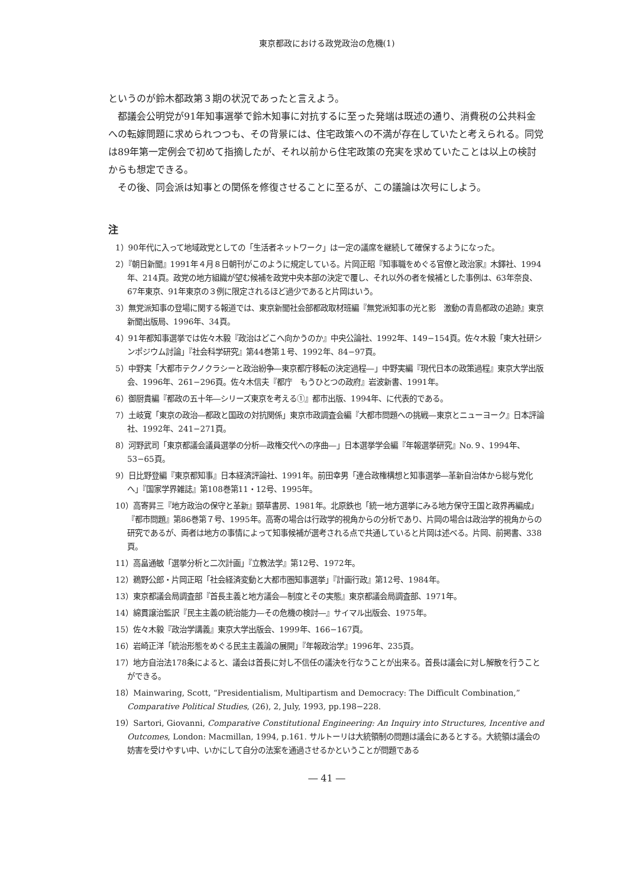東京都政における政党政治の危機(1)
というのが鈴木都政第３期の状況であったと言えよう。
都議会公明党が91年知事選挙で鈴木知事に対抗するに至った発端は既述の通り、消費税の公共料金への転嫁問題に求められつつも、その背景には、住宅政策への不満が存在していたと考えられる。同党は89年第一定例会で初めて指摘したが、それ以前から住宅政策の充実を求めていたことは以上の検討からも想定できる。
その後、同会派は知事との関係を修復させることに至るが、この議論は次号にしよう。
注
1）90年代に入って地域政党としての「生活者ネットワーク」は一定の議席を継続して確保するようになった。
2）『朝日新聞』1991年４月８日朝刊がこのように規定している。片岡正昭『知事職をめぐる官僚と政治家』木鐸社、1994年、214頁。政党の地方組織が望む候補を政党中央本部の決定で覆し、それ以外の者を候補とした事例は、63年奈良、67年東京、91年東京の３例に限定されるほど過少であると片岡はいう。
3）無党派知事の登場に関する報道では、東京新聞社会部都政取材班編『無党派知事の光と影　激動の青島都政の追跡』東京新聞出版局、1996年、34頁。
4）91年都知事選挙では佐々木毅『政治はどこへ向かうのか』中央公論社、1992年、149−154頁。佐々木毅「東大社研シンポジウム討論」『社会科学研究』第44巻第１号、1992年、84−97頁。
5）中野実「大都市テクノクラシーと政治紛争―東京都庁移転の決定過程―」中野実編『現代日本の政策過程』東京大学出版会、1996年、261−296頁。佐々木信夫『都庁　もうひとつの政府』岩波新書、1991年。
6）御厨貴編『都政の五十年―シリーズ東京を考える①』都市出版、1994年、に代表的である。
7）土岐寛「東京の政治―都政と国政の対抗関係」東京市政調査会編『大都市問題への挑戦―東京とニューヨーク』日本評論社、1992年、241−271頁。
8）河野武司「東京都議会議員選挙の分析―政権交代への序曲―」日本選挙学会編『年報選挙研究』No.９、1994年、53−65頁。
9）日比野登編『東京都知事』日本経済評論社、1991年。前田幸男「連合政権構想と知事選挙―革新自治体から総与党化へ」『国家学界雑誌』第108巻第11・12号、1995年。
10）高寄昇三『地方政治の保守と革新』頸草書房、1981年。北原鉄也「統一地方選挙にみる地方保守王国と政界再編成」『都市問題』第86巻第７号、1995年。高寄の場合は行政学的視角からの分析であり、片岡の場合は政治学的視角からの研究であるが、両者は地方の事情によって知事候補が選考される点で共通していると片岡は述べる。片岡、前掲書、338頁。
11）高畠通敏「選挙分析と二次計画」『立教法学』第12号、1972年。
12）鵜野公郎・片岡正昭「社会経済変動と大都市圏知事選挙」『計画行政』第12号、1984年。
13）東京都議会局調査部『首長主義と地方議会―制度とその実態』東京都議会局調査部、1971年。
14）綿貫譲治監訳『民主主義の統治能力―その危機の検討―』サイマル出版会、1975年。
15）佐々木毅『政治学講義』東京大学出版会、1999年、166−167頁。
16）岩崎正洋「統治形態をめぐる民主主義論の展開」『年報政治学』1996年、235頁。
17）地方自治法178条によると、議会は首長に対し不信任の議決を行なうことが出来る。首長は議会に対し解散を行うことができる。
18）Mainwaring, Scott, “Presidentialism, Multipartism and Democracy: The Difficult Combination,” Comparative Political Studies, (26), 2, July, 1993, pp.198−228.
19）Sartori, Giovanni, Comparative Constitutional Engineering: An Inquiry into Structures, Incentive and Outcomes, London: Macmillan, 1994, p.161. サルトーリは大統領制の問題は議会にあるとする。大統領は議会の妨害を受けやすい中、いかにして自分の法案を通過させるかということが問題である
― 41 ―